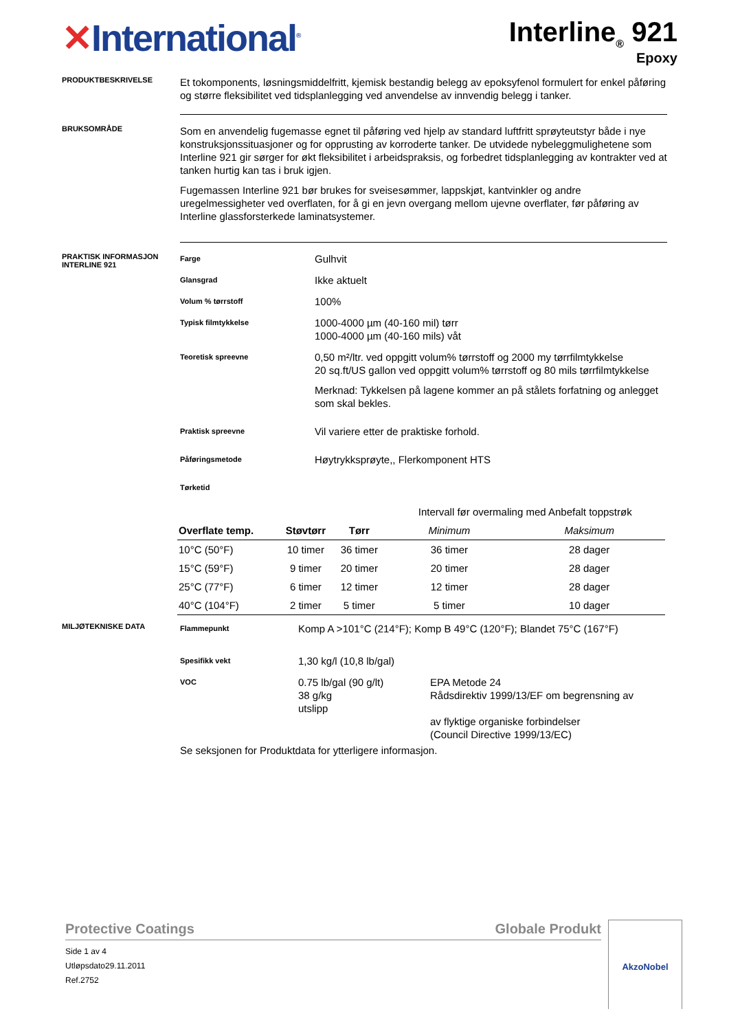✕International<sup>®</sup>
Interline<sub>®</sub> 921
Epoxy
PRODUKTBESKRIVELSE
Et tokomponents, løsningsmiddelfritt, kjemisk bestandig belegg av epoksyfenol formulert for enkel påføring og større fleksibilitet ved tidsplanlegging ved anvendelse av innvendig belegg i tanker.
BRUKSOMRÅDE
Som en anvendelig fugemasse egnet til påføring ved hjelp av standard luftfritt sprøyteutstyr både i nye konstruksjonssituasjoner og for opprusting av korroderte tanker. De utvidede nybeleggmulighetene som Interline 921 gir sørger for økt fleksibilitet i arbeidspraksis, og forbedret tidsplanlegging av kontrakter ved at tanken hurtig kan tas i bruk igjen.
Fugemassen Interline 921 bør brukes for sveisesømmer, lappskjøt, kantvinkler og andre uregelmessigheter ved overflaten, for å gi en jevn overgang mellom ujevne overflater, før påføring av Interline glassforsterkede laminatsystemer.
PRAKTISK INFORMASJON INTERLINE 921
Farge
Gulhvit
Glansgrad
Ikke aktuelt
Volum % tørrstoff
100%
Typisk filmtykkelse
1000-4000 µm (40-160 mil) tørr
1000-4000 µm (40-160 mils) våt
Teoretisk spreevne
0,50 m²/ltr. ved oppgitt volum% tørrstoff og 2000 my tørrfilmtykkelse
20 sq.ft/US gallon ved oppgitt volum% tørrstoff og 80 mils tørrfilmtykkelse
Merknad: Tykkelsen på lagene kommer an på stålets forfatning og anlegget som skal bekles.
Praktisk spreevne
Vil variere etter de praktiske forhold.
Påføringsmetode
Høytrykksprøyte,, Flerkomponent HTS
Tørketid
| | | | Intervall før overmaling med Anbefalt toppstrøk | |
| Overflate temp. | Støvtørr | Tørr | Minimum | Maksimum |
| 10°C (50°F) | 10 timer | 36 timer | 36 timer | 28 dager |
| 15°C (59°F) | 9 timer | 20 timer | 20 timer | 28 dager |
| 25°C (77°F) | 6 timer | 12 timer | 12 timer | 28 dager |
| 40°C (104°F) | 2 timer | 5 timer | 5 timer | 10 dager |
MILJØTEKNISKE DATA
Flammepunkt
Komp A >101°C (214°F); Komp B 49°C (120°F); Blandet 75°C (167°F)
Spesifikk vekt
1,30 kg/l (10,8 lb/gal)
VOC
0.75 lb/gal (90 g/lt)
38 g/kg
utslipp
EPA Metode 24
Rådsdirektiv 1999/13/EF om begrensning av
av flyktige organiske forbindelser
(Council Directive 1999/13/EC)
Se seksjonen for Produktdata for ytterligere informasjon.
Protective Coatings Globale Produkt
Side 1 av 4
Utløpsdato29.11.2011
Ref.2752
AkzoNobel